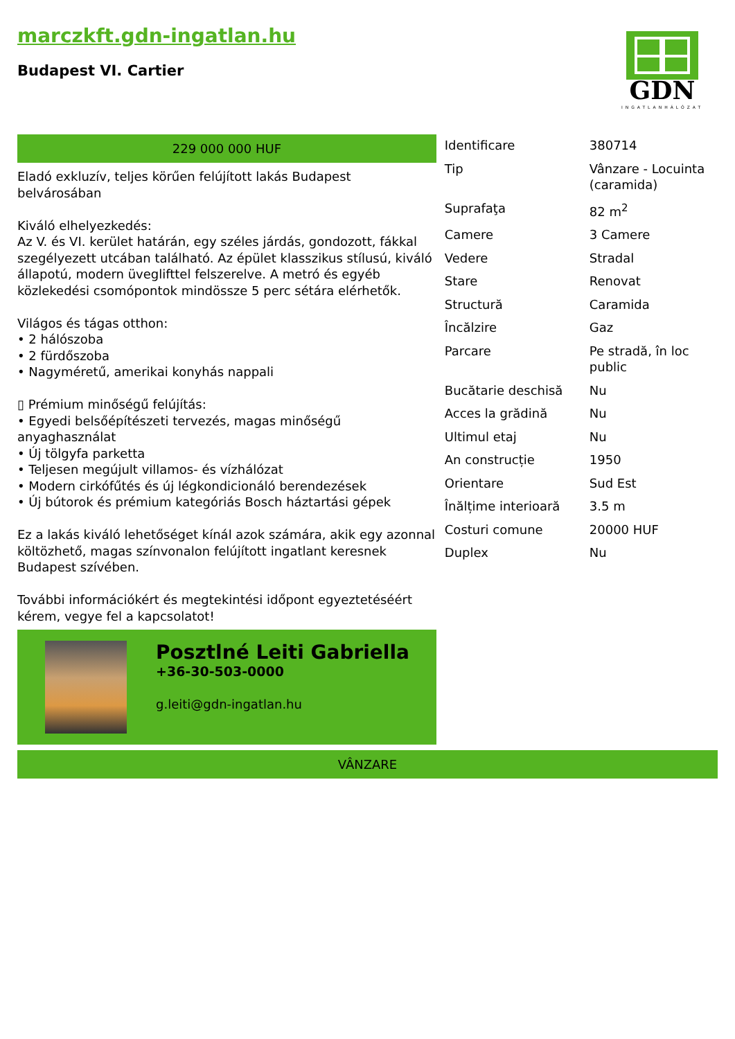marczkft.gdn-ingatlan.hu
Budapest VI. Cartier
GDN
INGATLANHÁLÓZAT
229 000 000 HUF
Eladó exkluzív, teljes körűen felújított lakás Budapest belvárosában
Kiváló elhelyezkedés:
Az V. és VI. kerület határán, egy széles járdás, gondozott, fákkal szegélyezett utcában található. Az épület klasszikus stílusú, kiváló állapotú, modern üveglifttel felszerelve. A metró és egyéb közlekedési csomópontok mindössze 5 perc sétára elérhetők.
Világos és tágas otthon:
• 2 hálószoba
• 2 fürdőszoba
• Nagyméretű, amerikai konyhás nappali
▯ Prémium minőségű felújítás:
• Egyedi belsőépítészeti tervezés, magas minőségű anyaghasználat
• Új tölgyfa parketta
• Teljesen megújult villamos- és vízhálózat
• Modern cirkófűtés és új légkondicionáló berendezések
• Új bútorok és prémium kategóriás Bosch háztartási gépek
Ez a lakás kiváló lehetőséget kínál azok számára, akik egy azonnal költözhető, magas színvonalon felújított ingatlant keresnek Budapest szívében.
További információkért és megtekintési időpont egyeztetéséért kérem, vegye fel a kapcsolatot!
Posztlné Leiti Gabriella
+36-30-503-0000
g.leiti@gdn-ingatlan.hu
| Identificare | 380714 |
| Tip | Vânzare - Locuinta (caramida) |
| Suprafaţa | 82 m<sup>2</sup> |
| Camere | 3 Camere |
| Vedere | Stradal |
| Stare | Renovat |
| Structură | Caramida |
| Încălzire | Gaz |
| Parcare | Pe stradă, în loc public |
| Bucătarie deschisă | Nu |
| Acces la grădină | Nu |
| Ultimul etaj | Nu |
| An construcție | 1950 |
| Orientare | Sud Est |
| Înălțime interioară | 3.5 m |
| Costuri comune | 20000 HUF |
| Duplex | Nu |
VÂNZARE